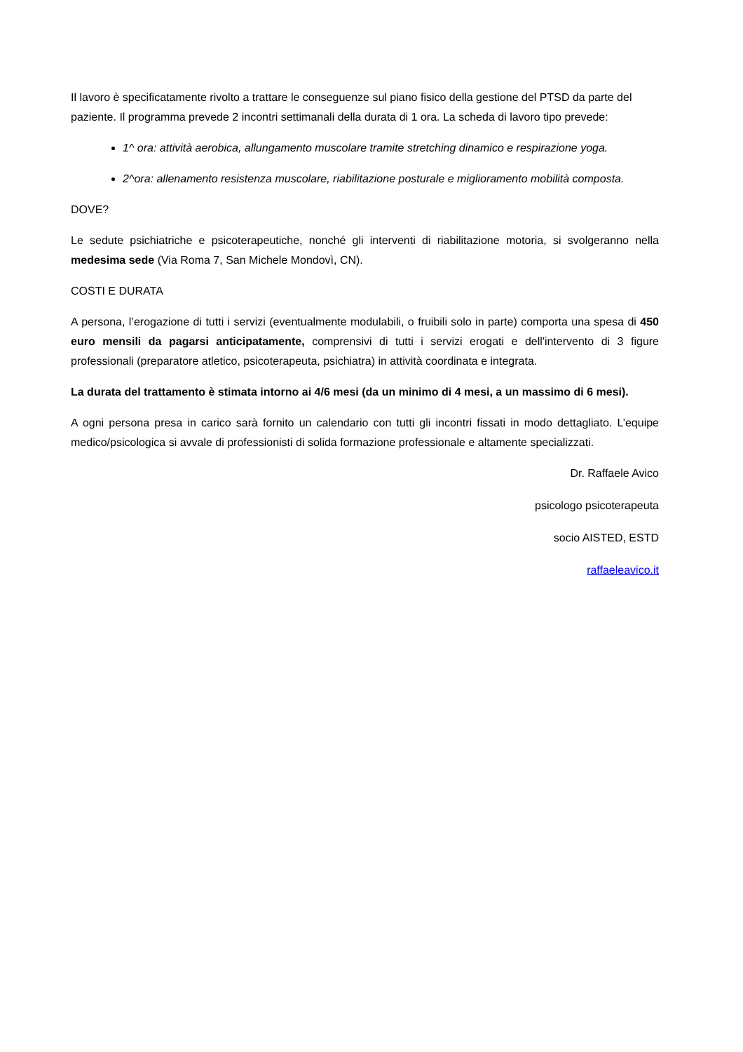Il lavoro è specificatamente rivolto a trattare le conseguenze sul piano fisico della gestione del PTSD da parte del paziente. Il programma prevede 2 incontri settimanali della durata di 1 ora. La scheda di lavoro tipo prevede:
1^ ora: attività aerobica, allungamento muscolare tramite stretching dinamico e respirazione yoga.
2^ora: allenamento resistenza muscolare, riabilitazione posturale e miglioramento mobilità composta.
DOVE?
Le sedute psichiatriche e psicoterapeutiche, nonché gli interventi di riabilitazione motoria, si svolgeranno nella medesima sede (Via Roma 7, San Michele Mondovì, CN).
COSTI E DURATA
A persona, l’erogazione di tutti i servizi (eventualmente modulabili, o fruibili solo in parte) comporta una spesa di 450 euro mensili da pagarsi anticipatamente, comprensivi di tutti i servizi erogati e dell'intervento di 3 figure professionali (preparatore atletico, psicoterapeuta, psichiatra) in attività coordinata e integrata.
La durata del trattamento è stimata intorno ai 4/6 mesi (da un minimo di 4 mesi, a un massimo di 6 mesi).
A ogni persona presa in carico sarà fornito un calendario con tutti gli incontri fissati in modo dettagliato. L’equipe medico/psicologica si avvale di professionisti di solida formazione professionale e altamente specializzati.
Dr. Raffaele Avico
psicologo psicoterapeuta
socio AISTED, ESTD
raffaeleavico.it